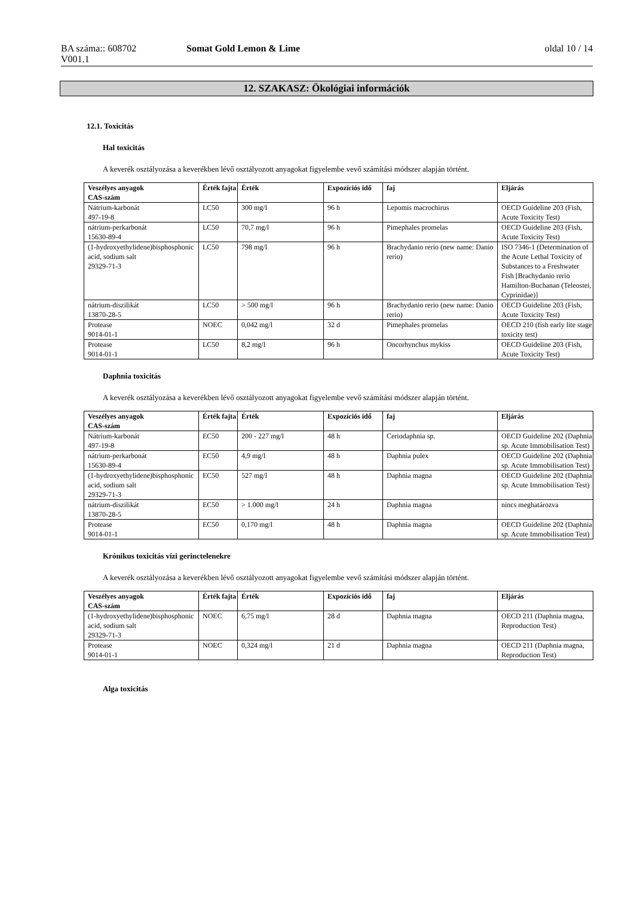BA száma:: 608702
V001.1
Somat Gold Lemon & Lime oldal 10 / 14
12. SZAKASZ: Ökológiai információk
12.1. Toxicitás
Hal toxicitás
A keverék osztályozása a keverékben lévő osztályozott anyagokat figyelembe vevő számítási módszer alapján történt.
| Veszélyes anyagok CAS-szám | Érték fajta | Érték | Expozíciós idő | faj | Eljárás |
| --- | --- | --- | --- | --- | --- |
| Nátrium-karbonát 497-19-8 | LC50 | 300 mg/l | 96 h | Lepomis macrochirus | OECD Guideline 203 (Fish, Acute Toxicity Test) |
| nátrium-perkarbonát 15630-89-4 | LC50 | 70,7 mg/l | 96 h | Pimephales promelas | OECD Guideline 203 (Fish, Acute Toxicity Test) |
| (1-hydroxyethylidene)bisphosphonic acid, sodium salt 29329-71-3 | LC50 | 798 mg/l | 96 h | Brachydanio rerio (new name: Danio rerio) | ISO 7346-1 (Determination of the Acute Lethal Toxicity of Substances to a Freshwater Fish [Brachydanio rerio Hamilton-Buchanan (Teleostei, Cyprinidae)] |
| nátrium-diszilikát 13870-28-5 | LC50 | > 500 mg/l | 96 h | Brachydanio rerio (new name: Danio rerio) | OECD Guideline 203 (Fish, Acute Toxicity Test) |
| Protease 9014-01-1 | NOEC | 0,042 mg/l | 32 d | Pimephales promelas | OECD 210 (fish early lite stage toxicity test) |
| Protease 9014-01-1 | LC50 | 8,2 mg/l | 96 h | Oncorhynchus mykiss | OECD Guideline 203 (Fish, Acute Toxicity Test) |
Daphnia toxicitás
A keverék osztályozása a keverékben lévő osztályozott anyagokat figyelembe vevő számítási módszer alapján történt.
| Veszélyes anyagok CAS-szám | Érték fajta | Érték | Expozíciós idő | faj | Eljárás |
| --- | --- | --- | --- | --- | --- |
| Nátrium-karbonát 497-19-8 | EC50 | 200 - 227 mg/l | 48 h | Ceriodaphnia sp. | OECD Guideline 202 (Daphnia sp. Acute Immobilisation Test) |
| nátrium-perkarbonát 15630-89-4 | EC50 | 4,9 mg/l | 48 h | Daphnia pulex | OECD Guideline 202 (Daphnia sp. Acute Immobilisation Test) |
| (1-hydroxyethylidene)bisphosphonic acid, sodium salt 29329-71-3 | EC50 | 527 mg/l | 48 h | Daphnia magna | OECD Guideline 202 (Daphnia sp. Acute Immobilisation Test) |
| nátrium-diszilikát 13870-28-5 | EC50 | > 1.000 mg/l | 24 h | Daphnia magna | nincs meghatározva |
| Protease 9014-01-1 | EC50 | 0,170 mg/l | 48 h | Daphnia magna | OECD Guideline 202 (Daphnia sp. Acute Immobilisation Test) |
Krónikus toxicitás vízi gerinctelenekre
A keverék osztályozása a keverékben lévő osztályozott anyagokat figyelembe vevő számítási módszer alapján történt.
| Veszélyes anyagok CAS-szám | Érték fajta | Érték | Expozíciós idő | faj | Eljárás |
| --- | --- | --- | --- | --- | --- |
| (1-hydroxyethylidene)bisphosphonic acid, sodium salt 29329-71-3 | NOEC | 6,75 mg/l | 28 d | Daphnia magna | OECD 211 (Daphnia magna, Reproduction Test) |
| Protease 9014-01-1 | NOEC | 0,324 mg/l | 21 d | Daphnia magna | OECD 211 (Daphnia magna, Reproduction Test) |
Alga toxicitás